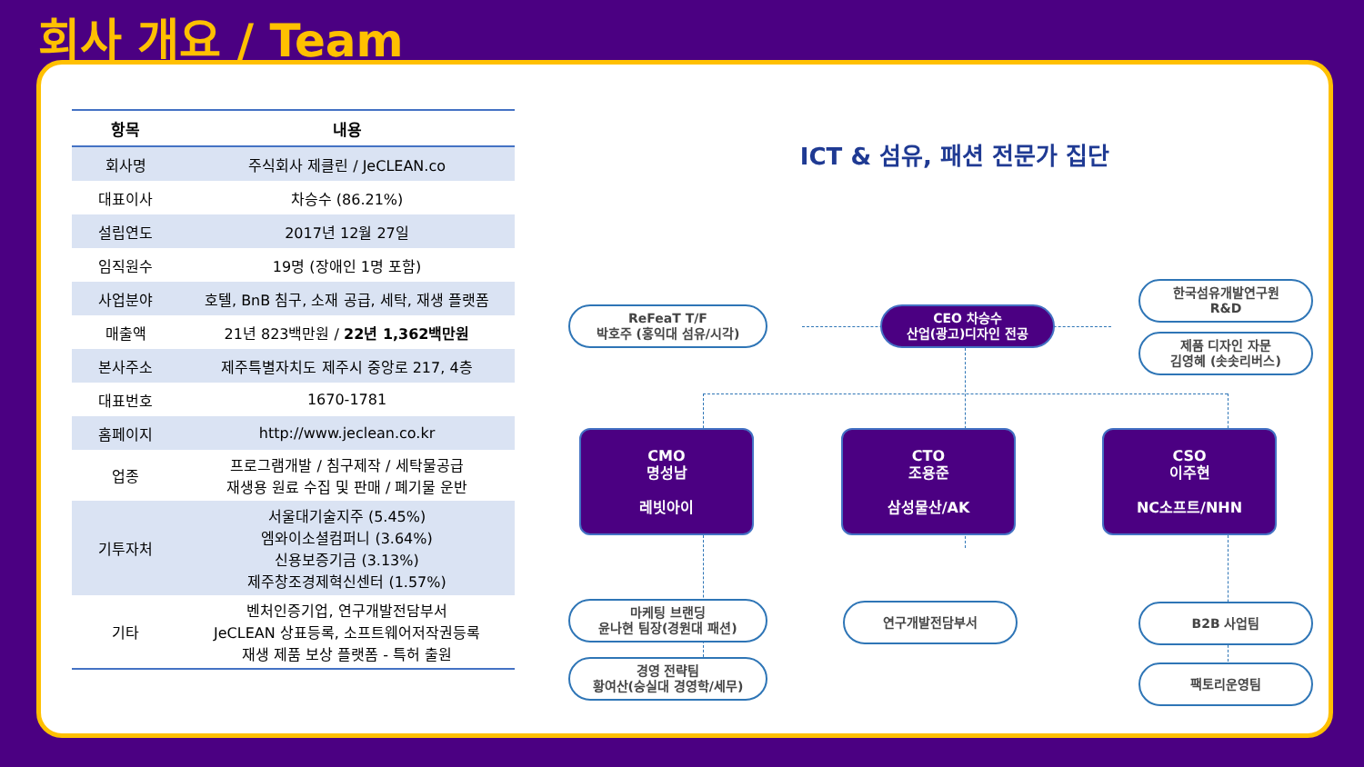회사 개요 / Team
| 항목 | 내용 |
| --- | --- |
| 회사명 | 주식회사 제클린 / JeCLEAN.co |
| 대표이사 | 차승수 (86.21%) |
| 설립연도 | 2017년 12월 27일 |
| 임직원수 | 19명 (장애인 1명 포함) |
| 사업분야 | 호텔, BnB 침구, 소재 공급, 세탁, 재생 플랫폼 |
| 매출액 | 21년 823백만원 / 22년 1,362백만원 |
| 본사주소 | 제주특별자치도 제주시 중앙로 217, 4층 |
| 대표번호 | 1670-1781 |
| 홈페이지 | http://www.jeclean.co.kr |
| 업종 | 프로그램개발 / 침구제작 / 세탁물공급 재생용 원료 수집 및 판매 / 폐기물 운반 |
| 기투자처 | 서울대기술지주 (5.45%) 엠와이소셜컴퍼니 (3.64%) 신용보증기금 (3.13%) 제주창조경제혁신센터 (1.57%) |
| 기타 | 벤처인증기업, 연구개발전담부서 JeCLEAN 상표등록, 소프트웨어저작권등록 재생 제품 보상 플랫폼 - 특허 출원 |
ICT & 섬유, 패션 전문가 집단
ReFeaT T/F
박호주 (홍익대 섬유/시각)
CEO 차승수
산업(광고)디자인 전공
한국섬유개발연구원
R&D
제품 디자인 자문
김영혜 (솟솟리버스)
CMO
명성남
레빗아이
CTO
조용준
삼성물산/AK
CSO
이주현
NC소프트/NHN
마케팅 브랜딩
윤나현 팀장(경원대 패션)
경영 전략팀
황여산(숭실대 경영학/세무)
연구개발전담부서 B2B 사업팀
팩토리운영팀